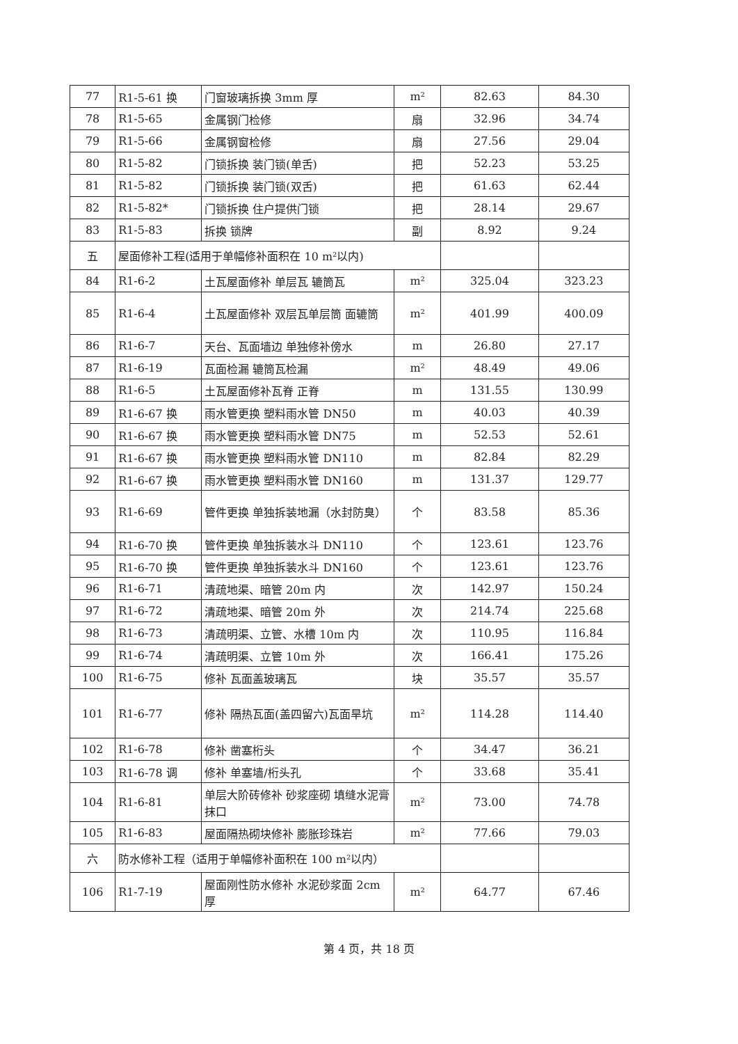| 77 | R1-5-61 换 | 门窗玻璃拆换 3mm 厚 | m² | 82.63 | 84.30 |
| 78 | R1-5-65 | 金属钢门检修 | 扇 | 32.96 | 34.74 |
| 79 | R1-5-66 | 金属钢窗检修 | 扇 | 27.56 | 29.04 |
| 80 | R1-5-82 | 门锁拆换 装门锁(单舌) | 把 | 52.23 | 53.25 |
| 81 | R1-5-82 | 门锁拆换 装门锁(双舌) | 把 | 61.63 | 62.44 |
| 82 | R1-5-82* | 门锁拆换 住户提供门锁 | 把 | 28.14 | 29.67 |
| 83 | R1-5-83 | 拆换 锁牌 | 副 | 8.92 | 9.24 |
| 五 | 屋面修补工程(适用于单幅修补面积在 10 m²以内) | | | | |
| 84 | R1-6-2 | 土瓦屋面修补 单层瓦 辘筒瓦 | m² | 325.04 | 323.23 |
| 85 | R1-6-4 | 土瓦屋面修补 双层瓦单层筒 面辘筒 | m² | 401.99 | 400.09 |
| 86 | R1-6-7 | 天台、瓦面墙边 单独修补傍水 | m | 26.80 | 27.17 |
| 87 | R1-6-19 | 瓦面检漏 辘筒瓦检漏 | m² | 48.49 | 49.06 |
| 88 | R1-6-5 | 土瓦屋面修补瓦脊 正脊 | m | 131.55 | 130.99 |
| 89 | R1-6-67 换 | 雨水管更换 塑料雨水管 DN50 | m | 40.03 | 40.39 |
| 90 | R1-6-67 换 | 雨水管更换 塑料雨水管 DN75 | m | 52.53 | 52.61 |
| 91 | R1-6-67 换 | 雨水管更换 塑料雨水管 DN110 | m | 82.84 | 82.29 |
| 92 | R1-6-67 换 | 雨水管更换 塑料雨水管 DN160 | m | 131.37 | 129.77 |
| 93 | R1-6-69 | 管件更换 单独拆装地漏（水封防臭） | 个 | 83.58 | 85.36 |
| 94 | R1-6-70 换 | 管件更换 单独拆装水斗 DN110 | 个 | 123.61 | 123.76 |
| 95 | R1-6-70 换 | 管件更换 单独拆装水斗 DN160 | 个 | 123.61 | 123.76 |
| 96 | R1-6-71 | 清疏地渠、暗管 20m 内 | 次 | 142.97 | 150.24 |
| 97 | R1-6-72 | 清疏地渠、暗管 20m 外 | 次 | 214.74 | 225.68 |
| 98 | R1-6-73 | 清疏明渠、立管、水槽 10m 内 | 次 | 110.95 | 116.84 |
| 99 | R1-6-74 | 清疏明渠、立管 10m 外 | 次 | 166.41 | 175.26 |
| 100 | R1-6-75 | 修补 瓦面盖玻璃瓦 | 块 | 35.57 | 35.57 |
| 101 | R1-6-77 | 修补 隔热瓦面(盖四留六)瓦面旱坑 | m² | 114.28 | 114.40 |
| 102 | R1-6-78 | 修补 凿塞桁头 | 个 | 34.47 | 36.21 |
| 103 | R1-6-78 调 | 修补 单塞墙/桁头孔 | 个 | 33.68 | 35.41 |
| 104 | R1-6-81 | 单层大阶砖修补 砂浆座砌 填缝水泥膏抹口 | m² | 73.00 | 74.78 |
| 105 | R1-6-83 | 屋面隔热砌块修补 膨胀珍珠岩 | m² | 77.66 | 79.03 |
| 六 | 防水修补工程（适用于单幅修补面积在 100 m²以内） | | | | |
| 106 | R1-7-19 | 屋面刚性防水修补 水泥砂浆面 2cm 厚 | m² | 64.77 | 67.46 |
第 4 页，共 18 页